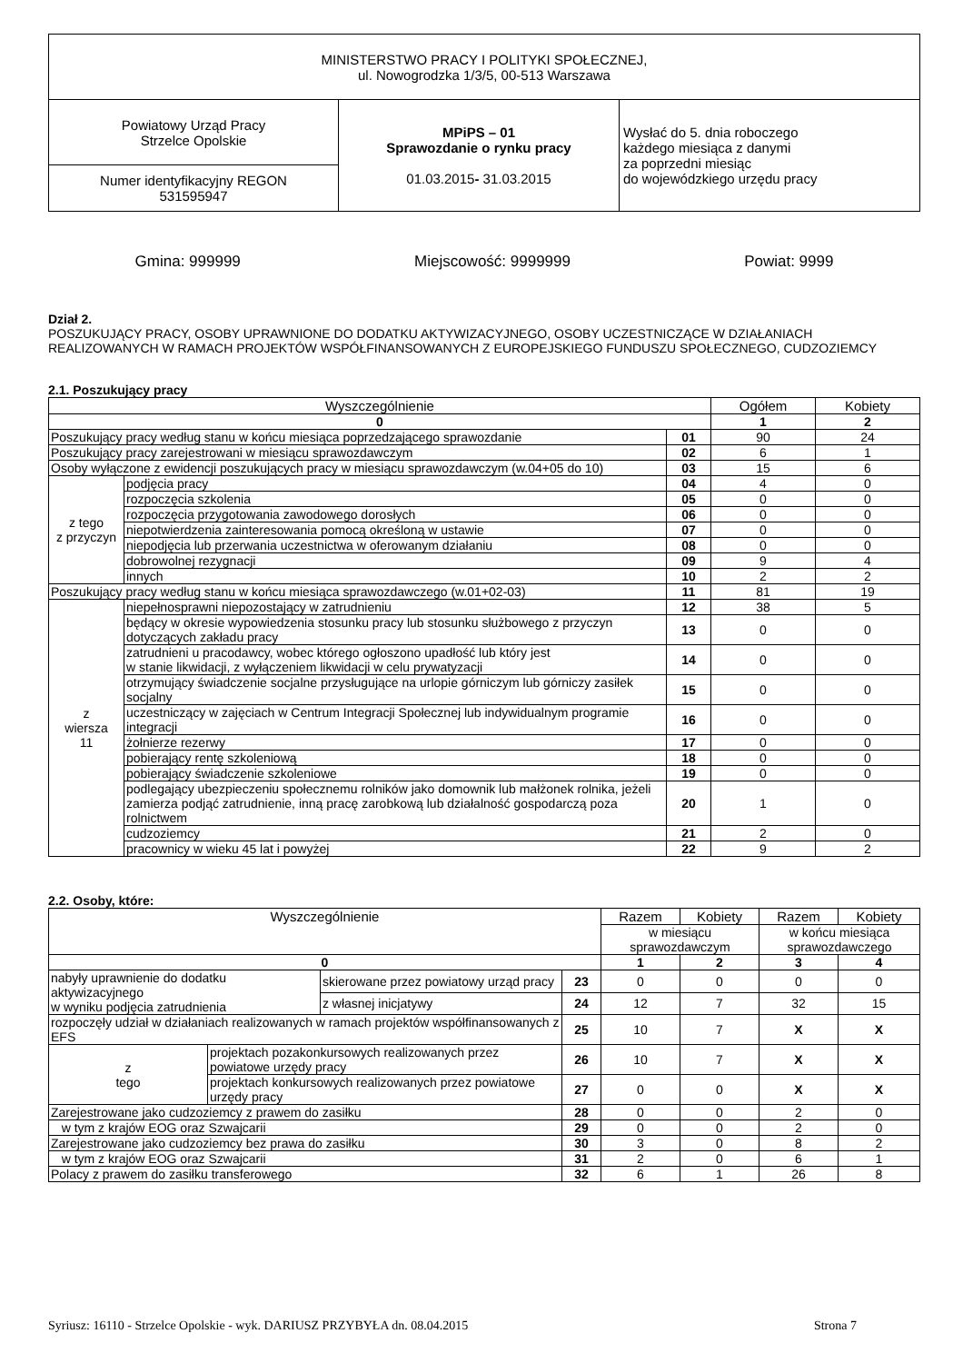| MINISTERSTWO PRACY I POLITYKI SPOŁECZNEJ, ul. Nowogrodzka 1/3/5, 00-513 Warszawa | | |
| Powiatowy Urząd Pracy Strzelce Opolskie | MPiPS – 01 Sprawozdanie o rynku pracy 01.03.2015 - 31.03.2015 | Wysłać do 5. dnia roboczego każdego miesiąca z danymi za poprzedni miesiąc do wojewódzkiego urzędu pracy |
| Numer identyfikacyjny REGON 531595947 | | |
Gmina: 999999 Miejscowość: 9999999 Powiat: 9999
Dział 2.
POSZUKUJĄCY PRACY, OSOBY UPRAWNIONE DO DODATKU AKTYWIZACYJNEGO, OSOBY UCZESTNICZĄCE W DZIAŁANIACH REALIZOWANYCH W RAMACH PROJEKTÓW WSPÓŁFINANSOWANYCH Z EUROPEJSKIEGO FUNDUSZU SPOŁECZNEGO, CUDZOZIEMCY
2.1. Poszukujący pracy
| Wyszczególnienie | | | Ogółem | Kobiety |
| --- | --- | --- | --- | --- |
| 0 | | | 1 | 2 |
| Poszukujący pracy według stanu w końcu miesiąca poprzedzającego sprawozdanie | | 01 | 90 | 24 |
| Poszukujący pracy zarejestrowani w miesiącu sprawozdawczym | | 02 | 6 | 1 |
| Osoby wyłączone z ewidencji poszukujących pracy w miesiącu sprawozdawczym (w.04+05 do 10) | | 03 | 15 | 6 |
| z tego z przyczyn | podjęcia pracy | 04 | 4 | 0 |
| | rozpoczęcia szkolenia | 05 | 0 | 0 |
| | rozpoczęcia przygotowania zawodowego dorosłych | 06 | 0 | 0 |
| | niepotwierdzenia zainteresowania pomocą określoną w ustawie | 07 | 0 | 0 |
| | niepodjęcia lub przerwania uczestnictwa w oferowanym działaniu | 08 | 0 | 0 |
| | dobrowolnej rezygnacji | 09 | 9 | 4 |
| | innych | 10 | 2 | 2 |
| Poszukujący pracy według stanu w końcu miesiąca sprawozdawczego (w.01+02-03) | | 11 | 81 | 19 |
| z wiersza 11 | niepełnosprawni niepozostający w zatrudnieniu | 12 | 38 | 5 |
| | będący w okresie wypowiedzenia stosunku pracy lub stosunku służbowego z przyczyn dotyczących zakładu pracy | 13 | 0 | 0 |
| | zatrudnieni u pracodawcy, wobec którego ogłoszono upadłość lub który jest w stanie likwidacji, z wyłączeniem likwidacji w celu prywatyzacji | 14 | 0 | 0 |
| | otrzymujący świadczenie socjalne przysługujące na urlopie górniczym lub górniczy zasiłek socjalny | 15 | 0 | 0 |
| | uczestniczący w zajęciach w Centrum Integracji Społecznej lub indywidualnym programie integracji | 16 | 0 | 0 |
| | żołnierze rezerwy | 17 | 0 | 0 |
| | pobierający rentę szkoleniową | 18 | 0 | 0 |
| | pobierający świadczenie szkoleniowe | 19 | 0 | 0 |
| | podlegający ubezpieczeniu społecznemu rolników jako domownik lub małżonek rolnika, jeżeli zamierza podjąć zatrudnienie, inną pracę zarobkową lub działalność gospodarczą poza rolnictwem | 20 | 1 | 0 |
| | cudzoziemcy | 21 | 2 | 0 |
| | pracownicy w wieku 45 lat i powyżej | 22 | 9 | 2 |
2.2. Osoby, które:
| Wyszczególnienie | | | | Razem | Kobiety | Razem | Kobiety |
| --- | --- | --- | --- | --- | --- | --- | --- |
| | | | | w miesiącu sprawozdawczym | | w końcu miesiąca sprawozdawczego | |
| 0 | | | | 1 | 2 | 3 | 4 |
| nabyły uprawnienie do dodatku aktywizacyjnego w wyniku podjęcia zatrudnienia | | skierowane przez powiatowy urząd pracy | 23 | 0 | 0 | 0 | 0 |
| | | z własnej inicjatywy | 24 | 12 | 7 | 32 | 15 |
| rozpoczęły udział w działaniach realizowanych w ramach projektów współfinansowanych z EFS | | | 25 | 10 | 7 | X | X |
| z tego | projektach pozakonkursowych realizowanych przez powiatowe urzędy pracy | | 26 | 10 | 7 | X | X |
| | projektach konkursowych realizowanych przez powiatowe urzędy pracy | | 27 | 0 | 0 | X | X |
| Zarejestrowane jako cudzoziemcy z prawem do zasiłku | | | 28 | 0 | 0 | 2 | 0 |
| w tym z krajów EOG oraz Szwajcarii | | | 29 | 0 | 0 | 2 | 0 |
| Zarejestrowane jako cudzoziemcy bez prawa do zasiłku | | | 30 | 3 | 0 | 8 | 2 |
| w tym z krajów EOG oraz Szwajcarii | | | 31 | 2 | 0 | 6 | 1 |
| Polacy z prawem do zasiłku transferowego | | | 32 | 6 | 1 | 26 | 8 |
Syriusz: 16110 - Strzelce Opolskie - wyk. DARIUSZ PRZYBYŁA dn. 08.04.2015 Strona 7